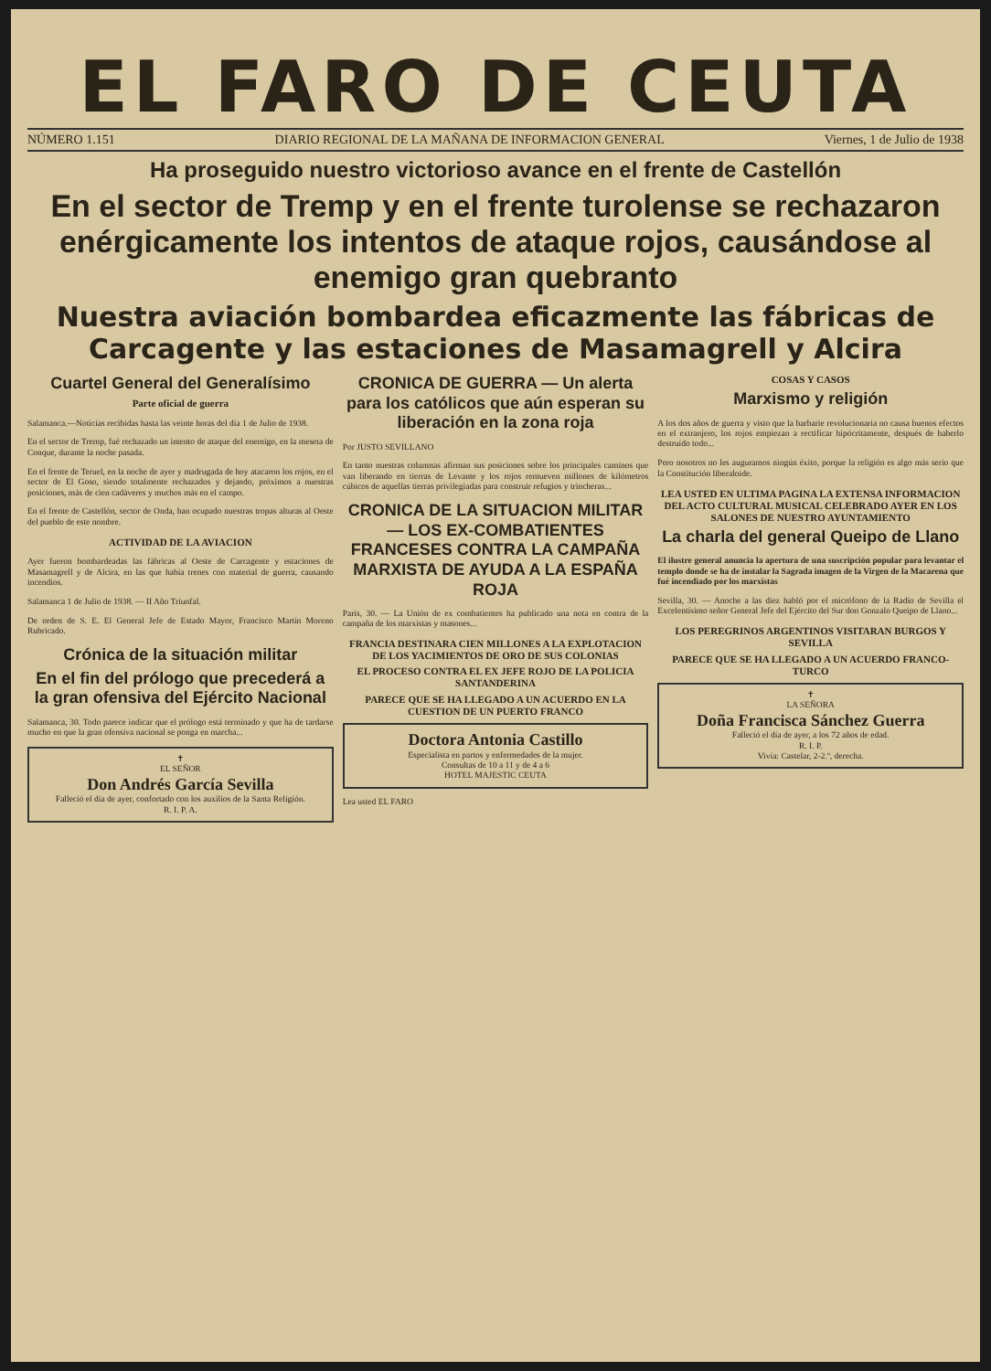EL FARO DE CEUTA
NÚMERO 1.151 DIARIO REGIONAL DE LA MAÑANA DE INFORMACION GENERAL Viernes, 1 de Julio de 1938
Ha proseguido nuestro victorioso avance en el frente de Castellón
En el sector de Tremp y en el frente turolense se rechazaron enérgicamente los intentos de ataque rojos, causándose al enemigo gran quebranto
Nuestra aviación bombardea eficazmente las fábricas de Carcagente y las estaciones de Masamagrell y Alcira
Cuartel General del Generalísimo
Parte oficial de guerra
Salamanca.—Noticias recibidas hasta las veinte horas del día 1 de Julio de 1938.
En el sector de Tremp, fué rechazado un intento de ataque del enemigo, en la meseta de Conque, durante la noche pasada.
En el frente de Teruel, en la noche de ayer y madrugada de hoy atacaron los rojos, en el sector de El Goso, siendo totalmente rechazados y dejando, próximos a nuestras posiciones, más de cien cadáveres y muchos más en el campo.
En el frente de Castellón, sector de Onda, han ocupado nuestras tropas alturas al Oeste del pueblo de este nombre.
ACTIVIDAD DE LA AVIACION
Ayer fueron bombardeadas las fábricas al Oeste de Carcagente y estaciones de Masamagrell y de Alcira, en las que había trenes con material de guerra, causando incendios.
Salamanca 1 de Julio de 1938. — II Año Triunfal.
De orden de S. E. El General Jefe de Estado Mayor, Francisco Martín Moreno Rubricado.
Crónica de la situación militar
En el fin del prólogo que precederá a la gran ofensiva del Ejército Nacional
Salamanca, 30. Todo parece indicar que el prólogo está terminado y que ha de tardarse mucho en que la gran ofensiva nacional se ponga en marcha...
✝
EL SEÑOR
Don Andrés García Sevilla
Falleció el día de ayer, confortado con los auxilios de la Santa Religión.
R. I. P. A.
CRONICA DE GUERRA — Un alerta para los católicos que aún esperan su liberación en la zona roja
Por JUSTO SEVILLANO
En tanto nuestras columnas afirman sus posiciones sobre los principales caminos que van liberando en tierras de Levante y los rojos remueven millones de kilómetros cúbicos de aquellas tierras privilegiadas para construir refugios y trincheras...
CRONICA DE LA SITUACION MILITAR — LOS EX-COMBATIENTES FRANCESES CONTRA LA CAMPAÑA MARXISTA DE AYUDA A LA ESPAÑA ROJA
París, 30. — La Unión de ex combatientes ha publicado una nota en contra de la campaña de los marxistas y masones...
FRANCIA DESTINARA CIEN MILLONES A LA EXPLOTACION DE LOS YACIMIENTOS DE ORO DE SUS COLONIAS
EL PROCESO CONTRA EL EX JEFE ROJO DE LA POLICIA SANTANDERINA
PARECE QUE SE HA LLEGADO A UN ACUERDO EN LA CUESTION DE UN PUERTO FRANCO
Doctora Antonia Castillo
Especialista en partos y enfermedades de la mujer.
Consultas de 10 a 11 y de 4 a 6
HOTEL MAJESTIC CEUTA
Lea usted EL FARO
COSAS Y CASOS
Marxismo y religión
A los dos años de guerra y visto que la barbarie revolucionaria no causa buenos efectos en el extranjero, los rojos empiezan a rectificar hipócritamente, después de haberlo destruído todo...
Pero nosotros no les auguramos ningún éxito, porque la religión es algo más serio que la Constitución liberaloide.
LEA USTED EN ULTIMA PAGINA LA EXTENSA INFORMACION DEL ACTO CULTURAL MUSICAL CELEBRADO AYER EN LOS SALONES DE NUESTRO AYUNTAMIENTO
La charla del general Queipo de Llano
El ilustre general anuncia la apertura de una suscripción popular para levantar el templo donde se ha de instalar la Sagrada imagen de la Virgen de la Macarena que fué incendiado por los marxistas
Sevilla, 30. — Anoche a las diez habló por el micrófono de la Radio de Sevilla el Excelentísimo señor General Jefe del Ejército del Sur don Gonzalo Queipo de Llano...
LOS PEREGRINOS ARGENTINOS VISITARAN BURGOS Y SEVILLA
PARECE QUE SE HA LLEGADO A UN ACUERDO FRANCO-TURCO
✝
LA SEÑORA
Doña Francisca Sánchez Guerra
Falleció el día de ayer, a los 72 años de edad.
R. I. P.
Vivía: Castelar, 2-2.º, derecha.